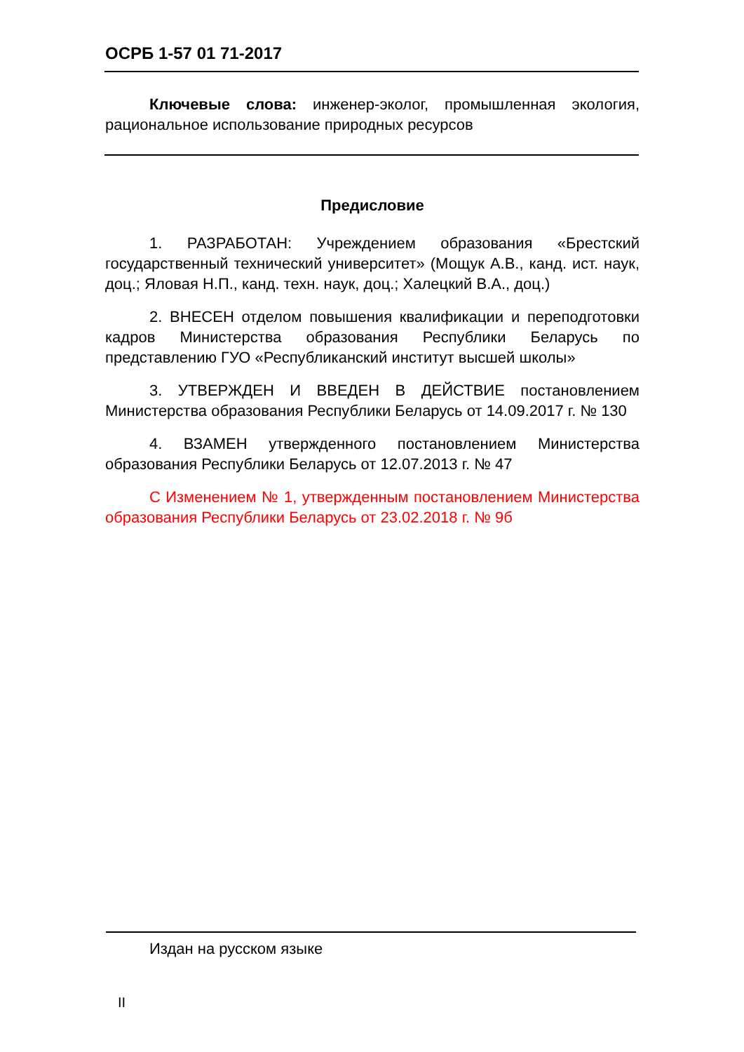ОСРБ 1-57 01 71-2017
Ключевые слова: инженер-эколог, промышленная экология, рациональное использование природных ресурсов
Предисловие
1. РАЗРАБОТАН: Учреждением образования «Брестский государственный технический университет» (Мощук А.В., канд. ист. наук, доц.; Яловая Н.П., канд. техн. наук, доц.; Халецкий В.А., доц.)
2. ВНЕСЕН отделом повышения квалификации и переподготовки кадров Министерства образования Республики Беларусь по представлению ГУО «Республиканский институт высшей школы»
3. УТВЕРЖДЕН И ВВЕДЕН В ДЕЙСТВИЕ постановлением Министерства образования Республики Беларусь от 14.09.2017 г. № 130
4. ВЗАМЕН утвержденного постановлением Министерства образования Республики Беларусь от 12.07.2013 г. № 47
С Изменением № 1, утвержденным постановлением Министерства образования Республики Беларусь от 23.02.2018 г. № 9б
Издан на русском языке
II